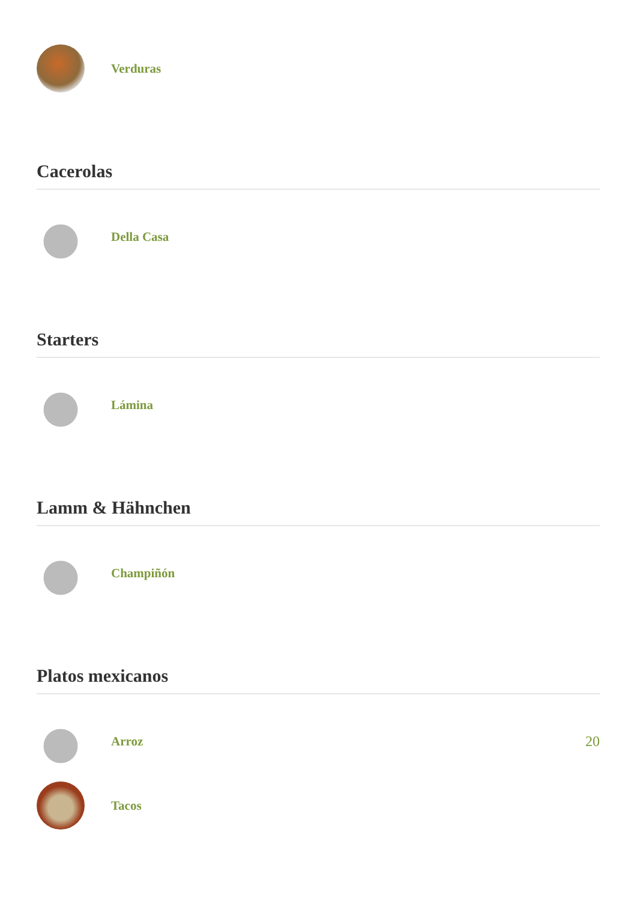Verduras
Cacerolas
Della Casa
Starters
Lámina
Lamm & Hähnchen
Champiñón
Platos mexicanos
Arroz 20
Tacos